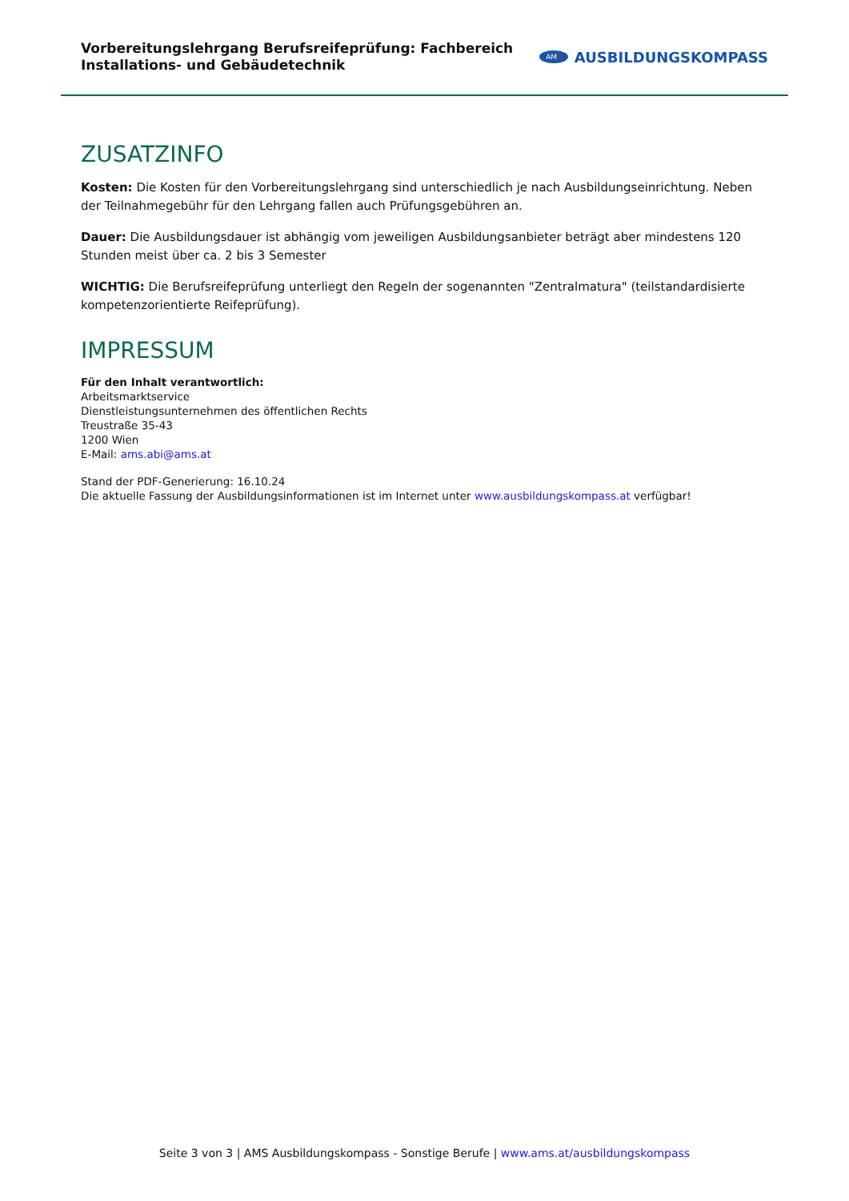Vorbereitungslehrgang Berufsreifeprüfung: Fachbereich
Installations- und Gebäudetechnik
AMS AUSBILDUNGSKOMPASS
ZUSATZINFO
Kosten: Die Kosten für den Vorbereitungslehrgang sind unterschiedlich je nach Ausbildungseinrichtung. Neben der Teilnahmegebühr für den Lehrgang fallen auch Prüfungsgebühren an.
Dauer: Die Ausbildungsdauer ist abhängig vom jeweiligen Ausbildungsanbieter beträgt aber mindestens 120 Stunden meist über ca. 2 bis 3 Semester
WICHTIG: Die Berufsreifeprüfung unterliegt den Regeln der sogenannten "Zentralmatura" (teilstandardisierte kompetenzorientierte Reifeprüfung).
IMPRESSUM
Für den Inhalt verantwortlich:
Arbeitsmarktservice
Dienstleistungsunternehmen des öffentlichen Rechts
Treustraße 35-43
1200 Wien
E-Mail: ams.abi@ams.at
Stand der PDF-Generierung: 16.10.24
Die aktuelle Fassung der Ausbildungsinformationen ist im Internet unter www.ausbildungskompass.at verfügbar!
Seite 3 von 3 | AMS Ausbildungskompass - Sonstige Berufe | www.ams.at/ausbildungskompass